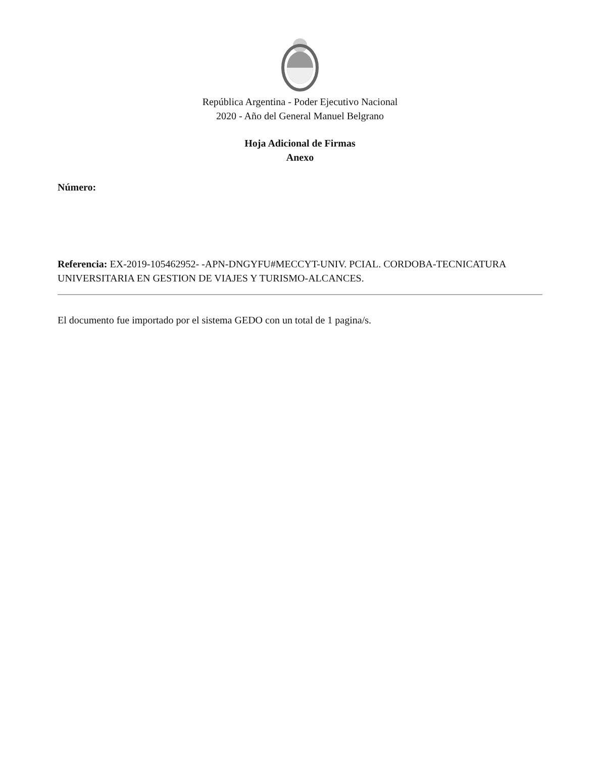República Argentina - Poder Ejecutivo Nacional
2020 - Año del General Manuel Belgrano
Hoja Adicional de Firmas
Anexo
Número:
Referencia: EX-2019-105462952- -APN-DNGYFU#MECCYT-UNIV. PCIAL. CORDOBA-TECNICATURA UNIVERSITARIA EN GESTION DE VIAJES Y TURISMO-ALCANCES.
El documento fue importado por el sistema GEDO con un total de 1 pagina/s.